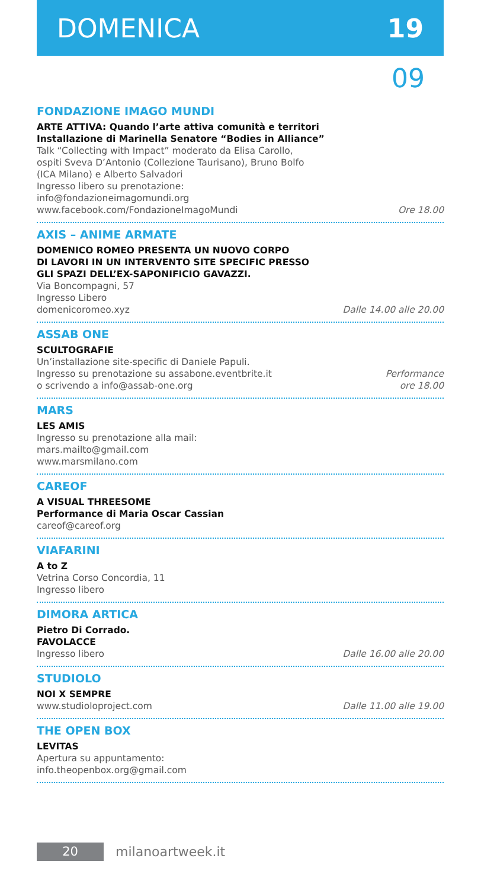DOMENICA 19
09
FONDAZIONE IMAGO MUNDI
ARTE ATTIVA: Quando l’arte attiva comunità e territori
Installazione di Marinella Senatore “Bodies in Alliance”
Talk “Collecting with Impact” moderato da Elisa Carollo,
ospiti Sveva D’Antonio (Collezione Taurisano), Bruno Bolfo
(ICA Milano) e Alberto Salvadori
Ingresso libero su prenotazione:
info@fondazioneimagomundi.org
www.facebook.com/FondazioneImagoMundi
Ore 18.00
AXIS – ANIME ARMATE
DOMENICO ROMEO PRESENTA UN NUOVO CORPO
DI LAVORI IN UN INTERVENTO SITE SPECIFIC PRESSO
GLI SPAZI DELL’EX-SAPONIFICIO GAVAZZI.
Via Boncompagni, 57
Ingresso Libero
domenicoromeo.xyz
Dalle 14.00 alle 20.00
ASSAB ONE
SCULTOGRAFIE
Un’installazione site-specific di Daniele Papuli.
Ingresso su prenotazione su assabone.eventbrite.it
o scrivendo a info@assab-one.org
Performance
ore 18.00
MARS
LES AMIS
Ingresso su prenotazione alla mail:
mars.mailto@gmail.com
www.marsmilano.com
CAREOF
A VISUAL THREESOME
Performance di Maria Oscar Cassian
careof@careof.org
VIAFARINI
A to Z
Vetrina Corso Concordia, 11
Ingresso libero
DIMORA ARTICA
Pietro Di Corrado.
FAVOLACCE
Ingresso libero
Dalle 16.00 alle 20.00
STUDIOLO
NOI X SEMPRE
www.studioloproject.com
Dalle 11.00 alle 19.00
THE OPEN BOX
LEVITAS
Apertura su appuntamento:
info.theopenbox.org@gmail.com
20
milanoartweek.it